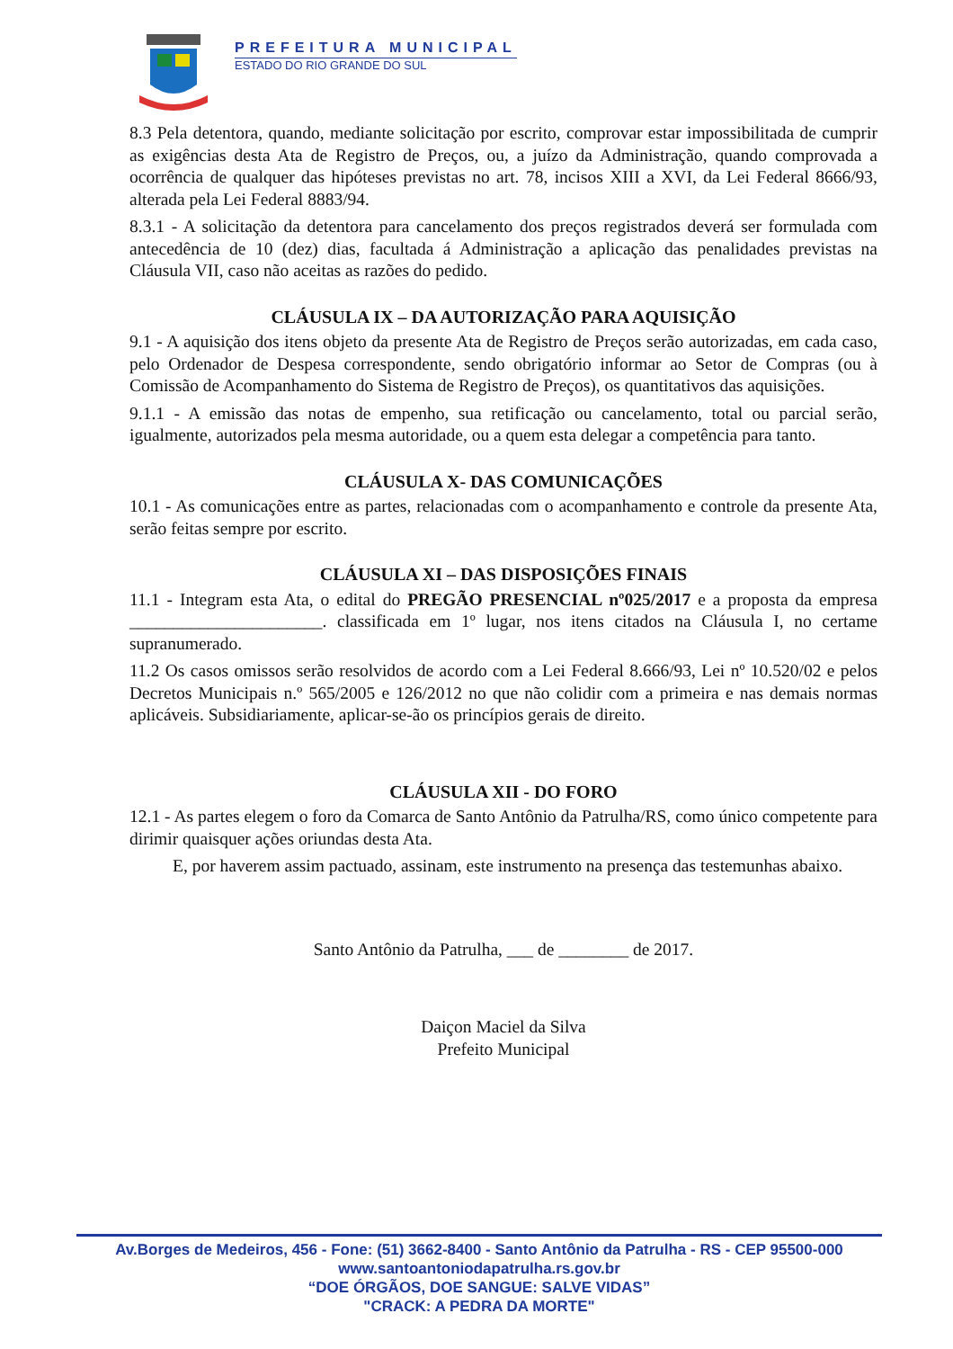PREFEITURA MUNICIPAL
ESTADO DO RIO GRANDE DO SUL
8.3 Pela detentora, quando, mediante solicitação por escrito, comprovar estar impossibilitada de cumprir as exigências desta Ata de Registro de Preços, ou, a juízo da Administração, quando comprovada a ocorrência de qualquer das hipóteses previstas no art. 78, incisos XIII a XVI, da Lei Federal 8666/93, alterada pela Lei Federal 8883/94.
8.3.1 - A solicitação da detentora para cancelamento dos preços registrados deverá ser formulada com antecedência de 10 (dez) dias, facultada á Administração a aplicação das penalidades previstas na Cláusula VII, caso não aceitas as razões do pedido.
CLÁUSULA IX – DA AUTORIZAÇÃO PARA AQUISIÇÃO
9.1 - A aquisição dos itens objeto da presente Ata de Registro de Preços serão autorizadas, em cada caso, pelo Ordenador de Despesa correspondente, sendo obrigatório informar ao Setor de Compras (ou à Comissão de Acompanhamento do Sistema de Registro de Preços), os quantitativos das aquisições.
9.1.1 - A emissão das notas de empenho, sua retificação ou cancelamento, total ou parcial serão, igualmente, autorizados pela mesma autoridade, ou a quem esta delegar a competência para tanto.
CLÁUSULA X- DAS COMUNICAÇÕES
10.1 - As comunicações entre as partes, relacionadas com o acompanhamento e controle da presente Ata, serão feitas sempre por escrito.
CLÁUSULA XI – DAS DISPOSIÇÕES FINAIS
11.1 - Integram esta Ata, o edital do PREGÃO PRESENCIAL nº025/2017 e a proposta da empresa ______________________. classificada em 1º lugar, nos itens citados na Cláusula I, no certame supranumerado.
11.2 Os casos omissos serão resolvidos de acordo com a Lei Federal 8.666/93, Lei nº 10.520/02 e pelos Decretos Municipais n.º 565/2005 e 126/2012 no que não colidir com a primeira e nas demais normas aplicáveis. Subsidiariamente, aplicar-se-ão os princípios gerais de direito.
CLÁUSULA XII - DO FORO
12.1 - As partes elegem o foro da Comarca de Santo Antônio da Patrulha/RS, como único competente para dirimir quaisquer ações oriundas desta Ata.
E, por haverem assim pactuado, assinam, este instrumento na presença das testemunhas abaixo.
Santo Antônio da Patrulha, ___ de ________ de 2017.
Daiçon Maciel da Silva
Prefeito Municipal
Av.Borges de Medeiros, 456 - Fone: (51) 3662-8400 - Santo Antônio da Patrulha - RS - CEP 95500-000
www.santoantoniodapatrulha.rs.gov.br
“DOE ÓRGÃOS, DOE SANGUE: SALVE VIDAS”
"CRACK: A PEDRA DA MORTE"